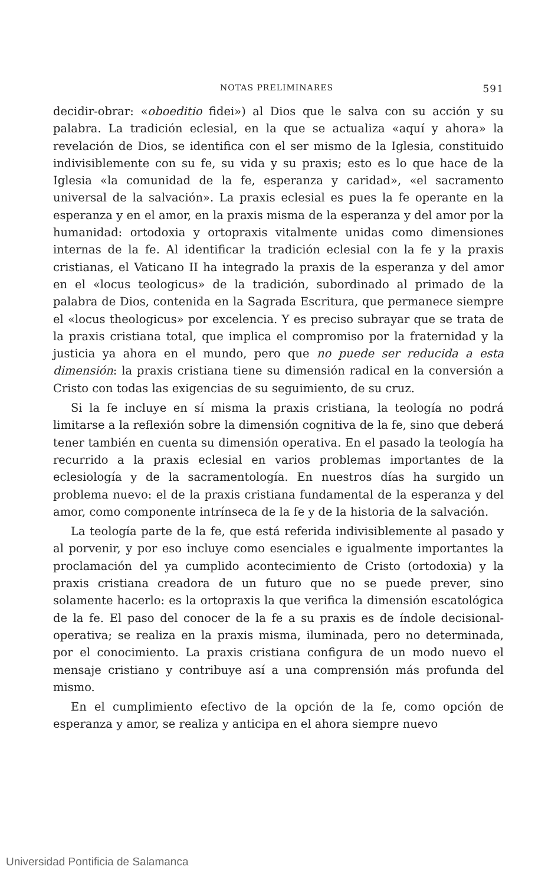NOTAS PRELIMINARES 591
decidir-obrar: «oboeditio fidei») al Dios que le salva con su acción y su palabra. La tradición eclesial, en la que se actualiza «aquí y ahora» la revelación de Dios, se identifica con el ser mismo de la Iglesia, constituido indivisiblemente con su fe, su vida y su praxis; esto es lo que hace de la Iglesia «la comunidad de la fe, esperanza y caridad», «el sacramento universal de la salvación». La praxis eclesial es pues la fe operante en la esperanza y en el amor, en la praxis misma de la esperanza y del amor por la humanidad: ortodoxia y ortopraxis vitalmente unidas como dimensiones internas de la fe. Al identificar la tradición eclesial con la fe y la praxis cristianas, el Vaticano II ha integrado la praxis de la esperanza y del amor en el «locus teologicus» de la tradición, subordinado al primado de la palabra de Dios, contenida en la Sagrada Escritura, que permanece siempre el «locus theologicus» por excelencia. Y es preciso subrayar que se trata de la praxis cristiana total, que implica el compromiso por la fraternidad y la justicia ya ahora en el mundo, pero que no puede ser reducida a esta dimensión: la praxis cristiana tiene su dimensión radical en la conversión a Cristo con todas las exigencias de su seguimiento, de su cruz.
Si la fe incluye en sí misma la praxis cristiana, la teología no podrá limitarse a la reflexión sobre la dimensión cognitiva de la fe, sino que deberá tener también en cuenta su dimensión operativa. En el pasado la teología ha recurrido a la praxis eclesial en varios problemas importantes de la eclesiología y de la sacramentología. En nuestros días ha surgido un problema nuevo: el de la praxis cristiana fundamental de la esperanza y del amor, como componente intrínseca de la fe y de la historia de la salvación.
La teología parte de la fe, que está referida indivisiblemente al pasado y al porvenir, y por eso incluye como esenciales e igualmente importantes la proclamación del ya cumplido acontecimiento de Cristo (ortodoxia) y la praxis cristiana creadora de un futuro que no se puede prever, sino solamente hacerlo: es la ortopraxis la que verifica la dimensión escatológica de la fe. El paso del conocer de la fe a su praxis es de índole decisional-operativa; se realiza en la praxis misma, iluminada, pero no determinada, por el conocimiento. La praxis cristiana configura de un modo nuevo el mensaje cristiano y contribuye así a una comprensión más profunda del mismo.
En el cumplimiento efectivo de la opción de la fe, como opción de esperanza y amor, se realiza y anticipa en el ahora siempre nuevo
Universidad Pontificia de Salamanca